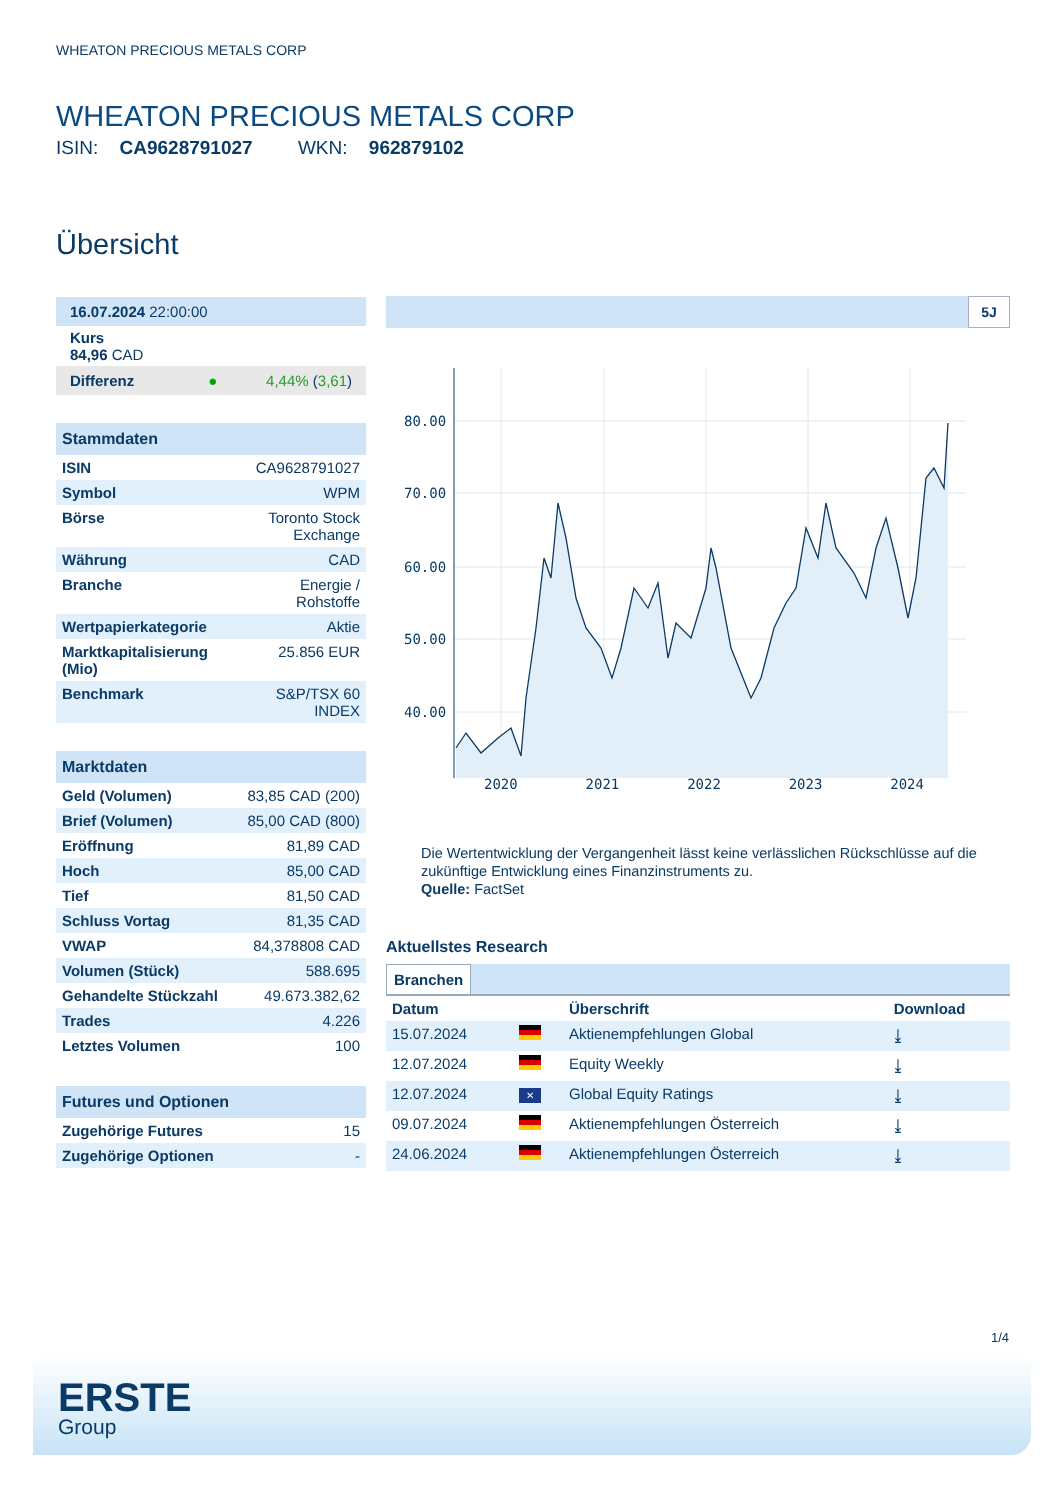WHEATON PRECIOUS METALS CORP
WHEATON PRECIOUS METALS CORP
ISIN: CA9628791027 WKN: 962879102
Übersicht
| 16.07.2024 22:00:00 |
| Kurs 84,96 CAD |
| Differenz ● 4,44% ( 3,61 ) |
Stammdaten
| ISIN | CA9628791027 |
| Symbol | WPM |
| Börse | Toronto Stock Exchange |
| Währung | CAD |
| Branche | Energie / Rohstoffe |
| Wertpapierkategorie | Aktie |
| Marktkapitalisierung (Mio) | 25.856 EUR |
| Benchmark | S&P/TSX 60 INDEX |
Marktdaten
| Geld (Volumen) | 83,85 CAD (200) |
| Brief (Volumen) | 85,00 CAD (800) |
| Eröffnung | 81,89 CAD |
| Hoch | 85,00 CAD |
| Tief | 81,50 CAD |
| Schluss Vortag | 81,35 CAD |
| VWAP | 84,378808 CAD |
| Volumen (Stück) | 588.695 |
| Gehandelte Stückzahl | 49.673.382,62 |
| Trades | 4.226 |
| Letztes Volumen | 100 |
Futures und Optionen
| Zugehörige Futures | 15 |
| Zugehörige Optionen | - |
5J
80.00
70.00
60.00
50.00
40.00
2020 2021 2022 2023 2024
Die Wertentwicklung der Vergangenheit lässt keine verlässlichen Rückschlüsse auf die zukünftige Entwicklung eines Finanzinstruments zu.
Quelle: FactSet
Aktuellstes Research
Branchen
| Datum | | Überschrift | Download |
| --- | --- | --- | --- |
| 15.07.2024 | | Aktienempfehlungen Global | ⤓ |
| 12.07.2024 | | Equity Weekly | ⤓ |
| 12.07.2024 | ✕ | Global Equity Ratings | ⤓ |
| 09.07.2024 | | Aktienempfehlungen Österreich | ⤓ |
| 24.06.2024 | | Aktienempfehlungen Österreich | ⤓ |
1/4
ERSTE
Group